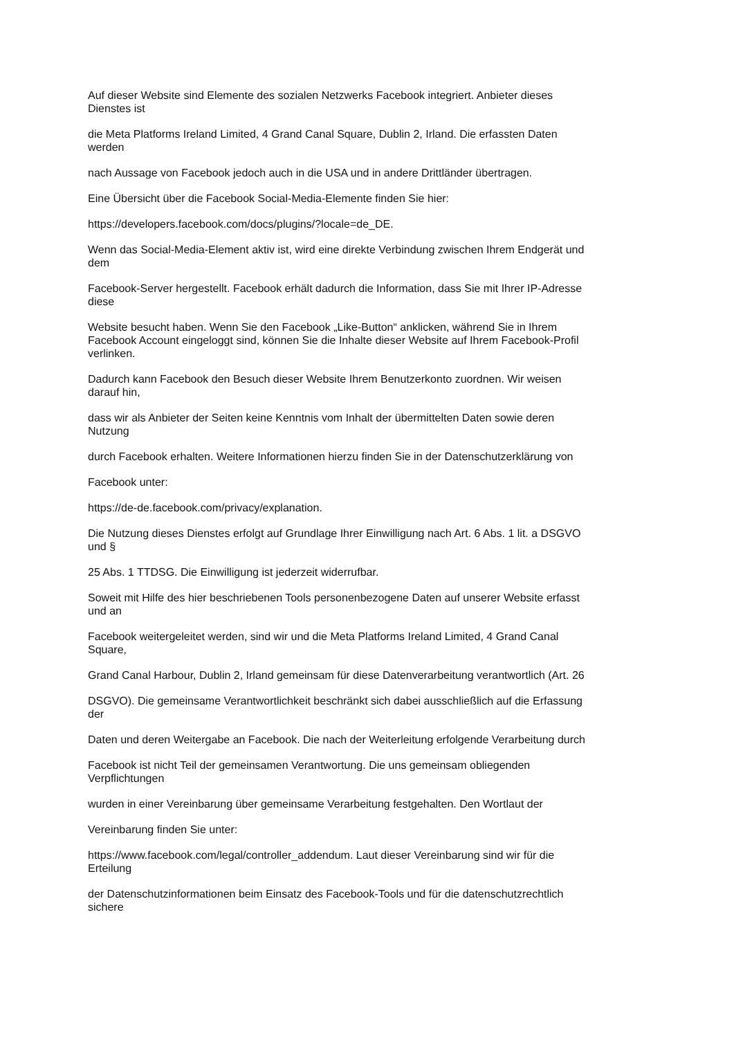Auf dieser Website sind Elemente des sozialen Netzwerks Facebook integriert. Anbieter dieses
Dienstes ist
die Meta Platforms Ireland Limited, 4 Grand Canal Square, Dublin 2, Irland. Die erfassten Daten
werden
nach Aussage von Facebook jedoch auch in die USA und in andere Drittländer übertragen.
Eine Übersicht über die Facebook Social-Media-Elemente finden Sie hier:
https://developers.facebook.com/docs/plugins/?locale=de_DE.
Wenn das Social-Media-Element aktiv ist, wird eine direkte Verbindung zwischen Ihrem Endgerät und
dem
Facebook-Server hergestellt. Facebook erhält dadurch die Information, dass Sie mit Ihrer IP-Adresse
diese
Website besucht haben. Wenn Sie den Facebook „Like-Button“ anklicken, während Sie in Ihrem
Facebook Account eingeloggt sind, können Sie die Inhalte dieser Website auf Ihrem Facebook-Profil
verlinken.
Dadurch kann Facebook den Besuch dieser Website Ihrem Benutzerkonto zuordnen. Wir weisen
darauf hin,
dass wir als Anbieter der Seiten keine Kenntnis vom Inhalt der übermittelten Daten sowie deren
Nutzung
durch Facebook erhalten. Weitere Informationen hierzu finden Sie in der Datenschutzerklärung von
Facebook unter:
https://de-de.facebook.com/privacy/explanation.
Die Nutzung dieses Dienstes erfolgt auf Grundlage Ihrer Einwilligung nach Art. 6 Abs. 1 lit. a DSGVO
und §
25 Abs. 1 TTDSG. Die Einwilligung ist jederzeit widerrufbar.
Soweit mit Hilfe des hier beschriebenen Tools personenbezogene Daten auf unserer Website erfasst
und an
Facebook weitergeleitet werden, sind wir und die Meta Platforms Ireland Limited, 4 Grand Canal
Square,
Grand Canal Harbour, Dublin 2, Irland gemeinsam für diese Datenverarbeitung verantwortlich (Art. 26
DSGVO). Die gemeinsame Verantwortlichkeit beschränkt sich dabei ausschließlich auf die Erfassung
der
Daten und deren Weitergabe an Facebook. Die nach der Weiterleitung erfolgende Verarbeitung durch
Facebook ist nicht Teil der gemeinsamen Verantwortung. Die uns gemeinsam obliegenden
Verpflichtungen
wurden in einer Vereinbarung über gemeinsame Verarbeitung festgehalten. Den Wortlaut der
Vereinbarung finden Sie unter:
https://www.facebook.com/legal/controller_addendum. Laut dieser Vereinbarung sind wir für die
Erteilung
der Datenschutzinformationen beim Einsatz des Facebook-Tools und für die datenschutzrechtlich
sichere